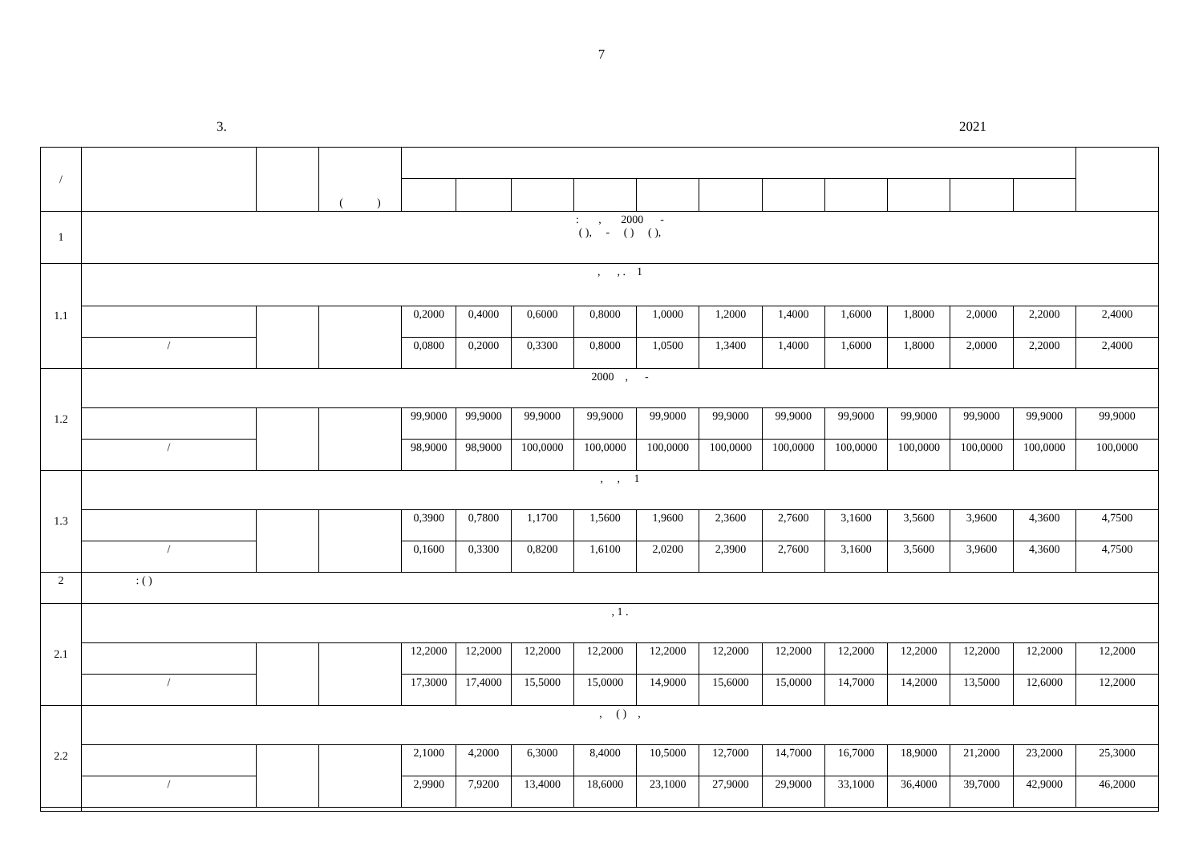7
3. 2021
| / | | | ( ) | | | | | | | | | | | | |
| 1 | : , 2000 - ( ), - ( ) ( ), | | | | | | | | | | | | | | |
| 1.1 | , , . 1 | | | | | | | | | | | | | | |
| | | | | 0,2000 | 0,4000 | 0,6000 | 0,8000 | 1,0000 | 1,2000 | 1,4000 | 1,6000 | 1,8000 | 2,0000 | 2,2000 | 2,4000 |
| | / | | | 0,0800 | 0,2000 | 0,3300 | 0,8000 | 1,0500 | 1,3400 | 1,4000 | 1,6000 | 1,8000 | 2,0000 | 2,2000 | 2,4000 |
| 1.2 | 2000 , - | | | | | | | | | | | | | | |
| | | | | 99,9000 | 99,9000 | 99,9000 | 99,9000 | 99,9000 | 99,9000 | 99,9000 | 99,9000 | 99,9000 | 99,9000 | 99,9000 | 99,9000 |
| | / | | | 98,9000 | 98,9000 | 100,0000 | 100,0000 | 100,0000 | 100,0000 | 100,0000 | 100,0000 | 100,0000 | 100,0000 | 100,0000 | 100,0000 |
| 1.3 | , , 1 | | | | | | | | | | | | | | |
| | | | | 0,3900 | 0,7800 | 1,1700 | 1,5600 | 1,9600 | 2,3600 | 2,7600 | 3,1600 | 3,5600 | 3,9600 | 4,3600 | 4,7500 |
| | / | | | 0,1600 | 0,3300 | 0,8200 | 1,6100 | 2,0200 | 2,3900 | 2,7600 | 3,1600 | 3,5600 | 3,9600 | 4,3600 | 4,7500 |
| 2 | : ( ) | | | | | | | | | | | | | | |
| 2.1 | , 1 . | | | | | | | | | | | | | | |
| | | | | 12,2000 | 12,2000 | 12,2000 | 12,2000 | 12,2000 | 12,2000 | 12,2000 | 12,2000 | 12,2000 | 12,2000 | 12,2000 | 12,2000 |
| | / | | | 17,3000 | 17,4000 | 15,5000 | 15,0000 | 14,9000 | 15,6000 | 15,0000 | 14,7000 | 14,2000 | 13,5000 | 12,6000 | 12,2000 |
| 2.2 | , ( ) , | | | | | | | | | | | | | | |
| | | | | 2,1000 | 4,2000 | 6,3000 | 8,4000 | 10,5000 | 12,7000 | 14,7000 | 16,7000 | 18,9000 | 21,2000 | 23,2000 | 25,3000 |
| | / | | | 2,9900 | 7,9200 | 13,4000 | 18,6000 | 23,1000 | 27,9000 | 29,9000 | 33,1000 | 36,4000 | 39,7000 | 42,9000 | 46,2000 |